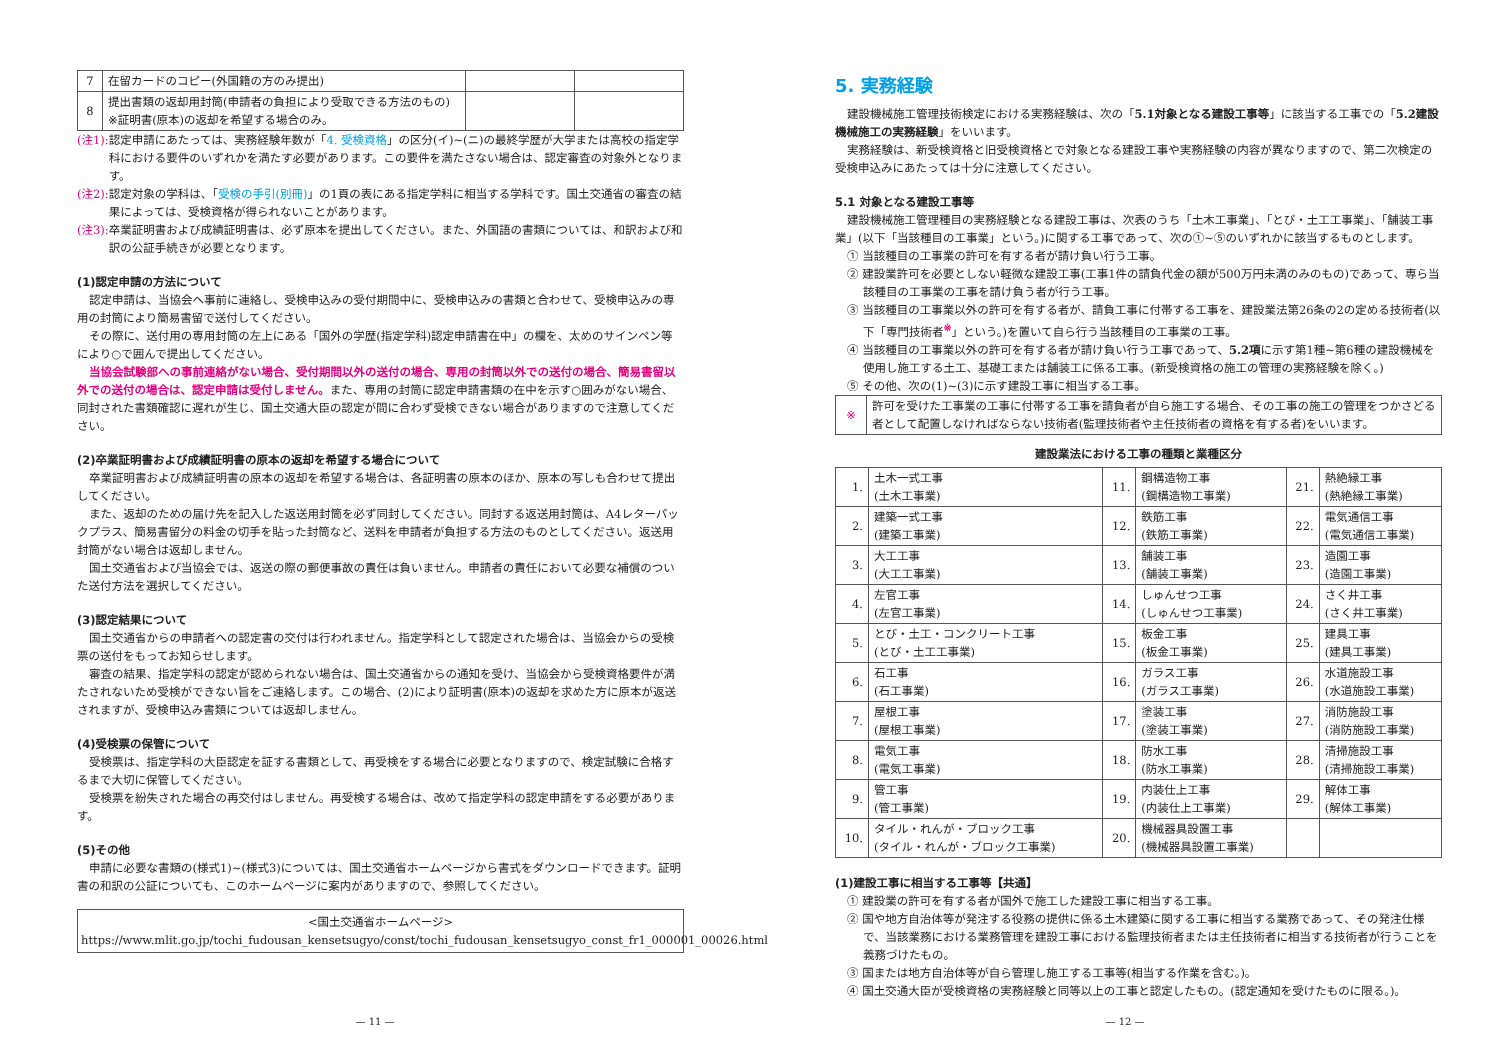| 7 | 在留カードのコピー(外国籍の方のみ提出) | | |
| 8 | 提出書類の返却用封筒(申請者の負担により受取できる方法のもの) ※証明書(原本)の返却を希望する場合のみ。 | | |
(注1): 認定申請にあたっては、実務経験年数が「4. 受検資格」の区分(イ)~(ニ)の最終学歴が大学または高校の指定学科における要件のいずれかを満たす必要があります。この要件を満たさない場合は、認定審査の対象外となります。
(注2): 認定対象の学科は、「受検の手引(別冊)」の1頁の表にある指定学科に相当する学科です。国土交通省の審査の結果によっては、受検資格が得られないことがあります。
(注3): 卒業証明書および成績証明書は、必ず原本を提出してください。また、外国語の書類については、和訳および和訳の公証手続きが必要となります。
(1)認定申請の方法について
認定申請は、当協会へ事前に連絡し、受検申込みの受付期間中に、受検申込みの書類と合わせて、受検申込みの専用の封筒により簡易書留で送付してください。
その際に、送付用の専用封筒の左上にある「国外の学歴(指定学科)認定申請書在中」の欄を、太めのサインペン等により○で囲んで提出してください。
当協会試験部への事前連絡がない場合、受付期間以外の送付の場合、専用の封筒以外での送付の場合、簡易書留以外での送付の場合は、認定申請は受付しません。また、専用の封筒に認定申請書類の在中を示す○囲みがない場合、同封された書類確認に遅れが生じ、国土交通大臣の認定が間に合わず受検できない場合がありますので注意してください。
(2)卒業証明書および成績証明書の原本の返却を希望する場合について
卒業証明書および成績証明書の原本の返却を希望する場合は、各証明書の原本のほか、原本の写しも合わせて提出してください。
また、返却のための届け先を記入した返送用封筒を必ず同封してください。同封する返送用封筒は、A4レターパックプラス、簡易書留分の料金の切手を貼った封筒など、送料を申請者が負担する方法のものとしてください。返送用封筒がない場合は返却しません。
国土交通省および当協会では、返送の際の郵便事故の責任は負いません。申請者の責任において必要な補償のついた送付方法を選択してください。
(3)認定結果について
国土交通省からの申請者への認定書の交付は行われません。指定学科として認定された場合は、当協会からの受検票の送付をもってお知らせします。
審査の結果、指定学科の認定が認められない場合は、国土交通省からの通知を受け、当協会から受検資格要件が満たされないため受検ができない旨をご連絡します。この場合、(2)により証明書(原本)の返却を求めた方に原本が返送されますが、受検申込み書類については返却しません。
(4)受検票の保管について
受検票は、指定学科の大臣認定を証する書類として、再受検をする場合に必要となりますので、検定試験に合格するまで大切に保管してください。
受検票を紛失された場合の再交付はしません。再受検する場合は、改めて指定学科の認定申請をする必要があります。
(5)その他
申請に必要な書類の(様式1)~(様式3)については、国土交通省ホームページから書式をダウンロードできます。証明書の和訳の公証についても、このホームページに案内がありますので、参照してください。
<国土交通省ホームページ>
https://www.mlit.go.jp/tochi_fudousan_kensetsugyo/const/tochi_fudousan_kensetsugyo_const_fr1_000001_00026.html
— 11 —
5. 実務経験
建設機械施工管理技術検定における実務経験は、次の「5.1対象となる建設工事等」に該当する工事での「5.2建設機械施工の実務経験」をいいます。
実務経験は、新受検資格と旧受検資格とで対象となる建設工事や実務経験の内容が異なりますので、第二次検定の受検申込みにあたっては十分に注意してください。
5.1 対象となる建設工事等
建設機械施工管理種目の実務経験となる建設工事は、次表のうち「土木工事業」、「とび・土工工事業」、「舗装工事業」(以下「当該種目の工事業」という。)に関する工事であって、次の①~⑤のいずれかに該当するものとします。
① 当該種目の工事業の許可を有する者が請け負い行う工事。
② 建設業許可を必要としない軽微な建設工事(工事1件の請負代金の額が500万円未満のみのもの)であって、専ら当該種目の工事業の工事を請け負う者が行う工事。
③ 当該種目の工事業以外の許可を有する者が、請負工事に付帯する工事を、建設業法第26条の2の定める技術者(以下「専門技術者<sup>※</sup>」という。)を置いて自ら行う当該種目の工事業の工事。
④ 当該種目の工事業以外の許可を有する者が請け負い行う工事であって、5.2項に示す第1種~第6種の建設機械を使用し施工する土工、基礎工または舗装工に係る工事。(新受検資格の施工の管理の実務経験を除く。)
⑤ その他、次の(1)~(3)に示す建設工事に相当する工事。
| ※ | 許可を受けた工事業の工事に付帯する工事を請負者が自ら施工する場合、その工事の施工の管理をつかさどる者として配置しなければならない技術者(監理技術者や主任技術者の資格を有する者)をいいます。 |
建設業法における工事の種類と業種区分
| 1. | 土木一式工事 (土木工事業) | 11. | 鋼構造物工事 (鋼構造物工事業) | 21. | 熱絶縁工事 (熱絶縁工事業) |
| 2. | 建築一式工事 (建築工事業) | 12. | 鉄筋工事 (鉄筋工事業) | 22. | 電気通信工事 (電気通信工事業) |
| 3. | 大工工事 (大工工事業) | 13. | 舗装工事 (舗装工事業) | 23. | 造園工事 (造園工事業) |
| 4. | 左官工事 (左官工事業) | 14. | しゅんせつ工事 (しゅんせつ工事業) | 24. | さく井工事 (さく井工事業) |
| 5. | とび・土工・コンクリート工事 (とび・土工工事業) | 15. | 板金工事 (板金工事業) | 25. | 建具工事 (建具工事業) |
| 6. | 石工事 (石工事業) | 16. | ガラス工事 (ガラス工事業) | 26. | 水道施設工事 (水道施設工事業) |
| 7. | 屋根工事 (屋根工事業) | 17. | 塗装工事 (塗装工事業) | 27. | 消防施設工事 (消防施設工事業) |
| 8. | 電気工事 (電気工事業) | 18. | 防水工事 (防水工事業) | 28. | 清掃施設工事 (清掃施設工事業) |
| 9. | 管工事 (管工事業) | 19. | 内装仕上工事 (内装仕上工事業) | 29. | 解体工事 (解体工事業) |
| 10. | タイル・れんが・ブロック工事 (タイル・れんが・ブロック工事業) | 20. | 機械器具設置工事 (機械器具設置工事業) | | |
(1)建設工事に相当する工事等【共通】
① 建設業の許可を有する者が国外で施工した建設工事に相当する工事。
② 国や地方自治体等が発注する役務の提供に係る土木建築に関する工事に相当する業務であって、その発注仕様で、当該業務における業務管理を建設工事における監理技術者または主任技術者に相当する技術者が行うことを義務づけたもの。
③ 国または地方自治体等が自ら管理し施工する工事等(相当する作業を含む。)。
④ 国土交通大臣が受検資格の実務経験と同等以上の工事と認定したもの。(認定通知を受けたものに限る。)。
— 12 —